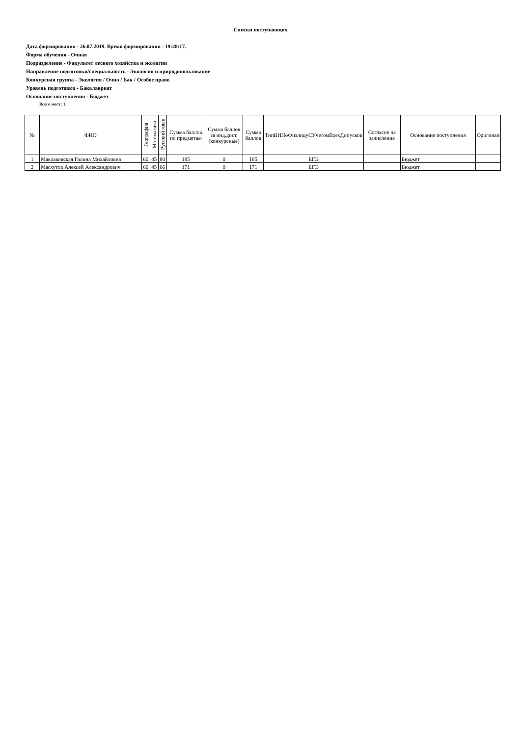Списки поступающих
Дата формирования - 26.07.2019. Время формирования - 19:28:17.
Форма обучения - Очная
Подразделение - Факультет лесного хозяйства и экологии
Направление подготовки/специальность - Экология и природопользование
Конкурсная группа - Экология / Очно / Бак / Особое право
Уровень подготовки - Бакалавриат
Основание поступления - Бюджет
Всего мест: 1.
| № | ФИО | География | Математика | Русский язык | Сумма баллов по предметам | Сумма баллов за инд.дост.(конкурсные) | Сумма баллов | ТипВИПоФизлицуСУчетомВсехДопусков | Согласие на зачисление | Основание поступления | Оригинал |
| --- | --- | --- | --- | --- | --- | --- | --- | --- | --- | --- | --- |
| 1 | Маклаковская Галина Михайловна | 60 | 45 | 80 | 185 | 0 | 185 | ЕГЭ | | Бюджет | |
| 2 | Масхутов Алексей Александрович | 60 | 45 | 66 | 171 | 0 | 171 | ЕГЭ | | Бюджет | |